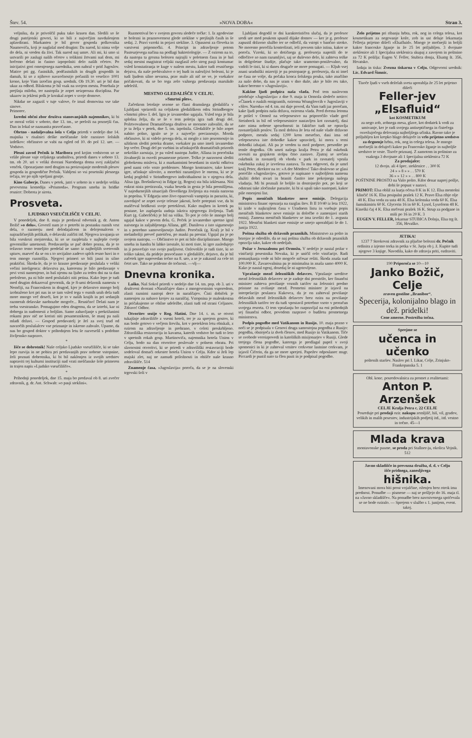Štev. 54. »NOVA DOBA« Stran 3.
veljniku, da je privoščil puku tako krasen dan. Sledili so še drugi patrijotski govori, ki so bili z največjim navdušenjem aplavdirani. Markanten je bil govor gospoda polkovnika Naumoviča, koji je naglašal med drugim: Da narod, ki nima volje do dela, ni vreden da živi. Tak narod naj umre. Ali mi, ki smo si ustvarili po zaslugi naših očetov s tolikimi žrtvami naš dom, mi hočemo delati in častno izpopolniti delo naših očetov. Po inicijativi gori omenjenega narednika, sem nabral v prid Jugoslov. Matice pri gg. častnikih, podčastnikih in drugih gospodih in damah, ki so z njihovo navzočnostjo počastili to veselico 1001 krono, koje Vam izročim gosp. urednik. Ob 19.30. uri je bil dan ukaz za odhod. Bliskoma je bil vsak na svojem mestu. Ponehala je prejšnja miloba, ter nastopila je zopet neizprosna disciplina. Par ukazov in jekleni polk je korakal zopet v svoje domove.
Nikdar ne zagaziš v tuje valove, če imaš domovina vse take sinove.
Primorec.
Izredni občni zbor društva stanovanjskih najemnikov, ki bi se moral vršiti v soboto, dne 13. tm., se preloži na poznejši čas. Dan in lokal se naznanita pravočasno.
Obrtno - nadaljevalna šola v Celju priredi v nedeljo dne 14. majnika v risalnici deške meščanske šole razstavo šolskih izdelkov: občinstvo se vabi na ogled od 10. do pol 12. ure. — Vodstvo.
Plesni zavod Pečnik iz Maribora pod kojim vodstvom so se vršile plesne vaje celjskega uradništva, priredi danes v soboto 13. tm. ob 20. uri v veliki dvorani Narodnega doma svoj zaključni venček. Opozarjamo med drugim na proizvajanje modernih plesov gospoda in gospodične Pečnik. Vabljeni so vsi posetniki plesnega tečaja, ter po njih vpeljani gostje.
Kino Gaberje. Danes v petek, jutri v soboto in v nedeljo velika prvovrstna komedija »Prismoda«. Program smeha in bridke resnice: Dobrota je sirota.
Prosveta.
LJUDSKO VSEUČILIŠČE V CELJU.
V ponedeljek, dne 8. maja je predaval odvetnik g. dr. Anton Božič »o delu«. Govoril nam je o potrebi in postanku raznih vrst dela, o razmerju med delodajalcem in delojemalcem v najrazličnejših prilikah, o delavski zaščiti itd. Njegova izvajanja so bila vseskozi mojsterska, ki so se razpletala v najlepše cvetje govorniške umetnosti. Predavatelju se pač dobro pozna, da je to težavno temo temeljito predelal ne samo iz najboljših svetovnih spisov, marveč da se on s to socijalno zadevo splch resno bavi in o tem mnogo razmišlja. Njegovi primeri so bili jasni in silno praktični. Škoda-le, da je to krasno predavanje poslušala v veliki večini inteligenca: delavstva pa, kateremu je bilo predavanje v prvi vrsti namenjeno, in baš njemu na ljubo za teden dni na ta dan preloženo, pa ni bilo med poslušalci niti petina. Kako lepo je tudi med drugim dokazoval govornik, da je 8-urni delavnik namestu v Nemčiji, na Francoskem in drugod, kjer je delavstvo mnogo bolj izobraženo kot pri nas in se tam vsled tega v osmih urah dela tudi more mnogo več doseči, kot je to v naših krajih in pri sedanjih razmerah delavske naobrazbe mogoče... Resnično! Delati nam je treba vsestransko. Pomagajmo eden drugemu, da se iztrebi, kar ni dobrega in nadomesti z boljšim. Samo zabavljanje s prekrižanimi rokami prav nič ne koristi niti posameznikom, še manj pa naši mladi državi. — Gospod predavatelj je žel za svoj trud od navzočih poslušalcev vse priznanje in iskreno zahvalo. Upamo, da nas bo gospod doktor v prihodnjem letu še razveselil s podobno življensko razpravo.
*
Išče se dobrotnik! Naše celjsko Ljudsko vseučilišče, ki se tako lepo razvija in ne pobira pri predavanjih prav nobene vstopnine, želi poznati dobrotnika, ki bi bil naklonjen iz svojih sredstev napraviti tej kulturni instituciji nad vrati meščanske šole primeren in trajen napis »Ljudsko vseučilišče«.
*
Prihodnji ponedeljek, dne 15. maja bo predaval ob 8. uri zvečer zdravnik, g. dr. Ant. Schwab: »o pasji steklini«.
Razmotrival bo v svojem govoru sledeče točke: 1. Iz zgodovine te bolezni in praznovernost glede stekline v prejšnjih časih in še sedaj. 2. Pravi vzroki in pojavi stekline. 3. Opasnost za človeka in varstveni pripomočki. 4. Principi in zdravljenje potom Pasteurjevega načina na podlagi bakteriologije. — Z ozirom na to, da nastopa ta grozna bolezen najrajši v poletnem času in je baš sedaj mestni magistrat celjski razglasil zelo strog pasji kontumac vsled konstatiranja te kuge v našem mestu, kakor tudi resničnega dejstva, da naše prebivalstvo o tej hudi in nalezljivi bolezni, ki je tudi ljudem silno nevarna, prav malo ali nič ne ve, je vsekakor pričakovati, da se bo tega zelo važnega predavanja marsikdo udeležil.
MESTNO GLEDALIŠČE V CELJU.
»Smrtni ples«.
Začetkom letošnje sezone so člani dramskega gledališča v Ljubljani vprizorili na celjskem gledališkem odru Strindbergov »Smrtni ples« I. del. Igra je izvanredno ugajala. Vsled tega je bila splošna želja, da se še v tem poletju igra tudi drugi del. Požrtvovalnost Dramatičnega društva se moramo zahvaliti, da se je ta želja v petek, dne 5. tm. izpolnila. Gledališče je bilo zopet nabito polno, igralo se je z največjo preciznostjo. Morda občinstvo, ki ni videlo prvega dela, ni moglo z isto pozornostjo in užitkom slediti poteku drame, vsekakor pa smo imeli izvanredno lep večer. Drugi del po vsebini in učinkujočih dramatičnih prizorih nekoliko zaostaja, je pa vsled nastopa Judite, Allana in poročnika živahnejši in osveži posamezne prizore. Težko je naravnost slediti globokemu mislecu, ki z markantnimi besedami in stavki odkriva pred nami celo vrsto problemov. Mnogo kontrastov, tako konec igre, učinkuje silovito, a morebiti razumljivo le onemu, ki se je kedaj poglobil v Strindbergovo individualnost in v njegova dela. Alisa (ga. Boršnikova) in Edgar (g. Rogoz) sta bila izklesana. Niti enkrat nista pretiravala, vsaka beseda in gesta je bila premišljena. V najodurnejših situacijah človeškega življenja sta ostala naravna in popolna. V Edgarju smo živo opazovali vampirja in parazita, ki, zavedajoč se zopet svoje telesne jakosti, hoče poteptati vse, da bi maščeval bridkosti svoje preteklosti. Kako majhen in krotek pa postane, ko zaplapola zadnja iskrica njegovega življenja. Tudi Kurt (g. Gaberšček) je bil na višku. To pot je celo še mnogo bolj ugajal kakor v prvem delu. G. Peček je izvanredno spretno igral naivnega in zaljubljenega Allana, gdč. Danilova z isto sigurnostjo in s potrebno samovoljnostjo Judito. Poročnik (g. Kral) je bil v melanholiji preveč patetičen, po maski pa prestar. Ugajal pa je po svojem nastopu. — Občinstvo to pot ni bilo disciplinirano. Mnogo smeha in šundra bi lahko izostalo, ki moti tiste, ki igro zasledujejo in ji posvečajo vso svojo pazljivost. Ozlovolilo je tudi tiste, ki so toliko taktni, da pridejo pravočasno v gledališče, dejstvo, da je bil začetek igre napovedan točno na 8. uro, a se je zakasnil za cele tri četrt ure. Tako ne pridemo do točnosti. —vlj—
Dnevna kronika.
Laško. Naš Sokol priredi v nedeljo dne 14. tm. pop. ob 3. uri v društveni dvorani »Naraščajev dan« z mnogovrstnim vsporedom, zlasti raznimi nastopi dece in naraščajev. Čisti dobiček je namenjen za nabavo krojev za naraščaj. Vstopnina je malenkostna in pričakujemo se obilne udeležbe, zlasti tudi od strani Celjanov. Zdravo! Odbor.
Otvoritev sezije v Rog. Slatini. Dne 14. t. m. se otvori tukajšnje zdravilišče z vsemi hoteli, ter je za sprejem gostov, ki nas bodo gotovo v večjem številu, kot v preteklem letu obiskali, z ozirom na zdravljenje in prehrano, v celoti preskrbljeno. Zdraviliška restavracija in kavarna, katerih vodstvo bo tudi to leto v spretnih rokah gosp. Martinoviča, najemnika hotela Union v Celju, bodo na dan otvoritve poslovale v polnem obratu. Pri slavnostni otvoritvi, ki se priredi v zdraviliški restavraciji bode sodeloval domači orkester hotela Union v Celju. Kdor si želi lep majski zlet, naj ne zamudi priložnosti in obišče naše krasno zdravilišče. 514
Znamenje časa. »Jugoslavija« poroča, da se je na slovenski trgovski šoli v
Ljubljani dogodil te dni karakterističen slučaj, da je profesor sredi ure med poukom spustil dijake domov — ker je g. profesor zapustil državno službo ter se odločil, da vstopi v bančno stroko. Ne moremo poročila kontrolirati, ieli povsem tako istina, kakor se poroča. Vzroki, ki so dotičnega g. profesorja napotili do te odločitve so nam razumljivi, saj se duševno delo, ki zahteva težke in dolgoletne študije, plačuje tako sramotno-poniževalno, da vzdrži le tisti, ki si danes drugače ne more pomagati. — Kljub vsej znani uradniški mizeriji je pa postopanje g. profesorja, da ni imel ne časa ne volje, da počaka konca šolskega pouka, tako značilno za našo dobo, da nas je sram v dno duše, ako je bilo res tako, kakor beremo v »Jugoslaviji«.
Kakšne ljudi podpira naša vlada. Pod tem naslovom priobčuje »Jugoslavija« z dne 9. maja iz Ormoža sledečo notico: »Članek o ruskih emigrantih, oziroma Wranglovcih v Jugoslaviji v »Slov. Narodu« od 4. tm. mi daje povod, da Vam tudi jaz poročam, kake ljudi podpira naša država, oziroma vlada. Pred dvema letoma je prišel v Ormož na veleposestvo na priporočilo vlade grof Steinbock in bil od veleposestnice nastavljen kot ravnatelj, dasi zato nima nobene sposobnosti in faktično tudi ne opravlja ravnateljskih poslov. Ta mož dobiva že leta od naše vlade državno podporo, menda sedaj 1200 kron mesečno, dasi ima od veleposestva iste dohodke kakor upravitelj, ki mora s temi dohodki izhajati. Ali pa je vreden ta mož podpore, presodite po temle dogodku. Ob smrti našega kralja Petra je dal oskrbnik izvesiti na grajskem stolpu črno zastavo. Zjutraj se srečata oskrbnik in ravnatelj ob vhodu v park in ravnatelj vpraša oskrbnika zakaj je izvešena zastava. Ta mu odgovori, da je umrl kralj Peter, direktor na to: »A der Mörder«! Tako doslovno se glasi poročilo »Jugoslavije«, gotovo je napisano v najboljšem namenu služiti dobri stvari in braniti častito ime pokojnega našega vladarja. Mi bi poznali še boljšo in dostojnejšo pot, po koji se odstrani take zločinske parazite, ki bi si upali tako nastopati, kakor piše omenjeni list.
Popis meničnih blanketov nove emisije. Delegacija ministrstva financ opozarja na razglas štev. B II 10/40 iz leta 1922, ki izide v najkrajšem času v Uradnem listu in vsebuje popis meničnih blanketov nove emisije in določbe o zamenjavi starih emisij. Zamena meničnih blanketov se ima izvršiti do 1. avgusta 1922. Menični blanketi stare emisije se smejo uporabljati še do 1. junija 1922.
Poštna služba ob državnih praznikih. Ministrstvo za pošto in brzojav je odredilo, da se naj poštna služba ob državnih praznikih opravlja tako, kakor ob nedeljah.
Požar v Jeruzalemu pri Ormožu. V nedeljo je nastal požar v viničariji posestnika Novaka, ki je uničil celo viničarijo. Radi pomanjkanja vode ni bilo mogoče ničesar rešiti. Škoda znaša nad 100.000 K. Zavarovalnina pa je minimalna in znaša samo 4000 K. Kako je nastal ogenj, dosedaj še ni ugotovljeno.
Vprašanje mezd železniških delavcev. Vprašanje ureditve mezd železniških delavcev se je zadnje dni poostrilo, ker finančni minister zahteva povišanje voznih tarifov na železnici predno pristane na zvišanje mezd. Prometni minister je izjavil na interpelacijo poslanca Kukovca, da je on zahteval povišanje delavskih mezd železniških delavcev brez ozira na povišanje železniških tarifov ter da tudi vpostavil potrebno vsoto v proračun svojega resorta. O tem vprašanju bo razpravljal na eni prihodnjih sej finančni odbor, povodom razprave o budžetu prometnega ministrstva.
Podpis pogodbe med Vatikanom in Rusijo. 10. maja pozno v noči se je podpisala v Genovi druga samostojna pogodba z Rusijo: pogodba, obstoječa iz dveh členov, med Rusijo in Vatikanom. Tiče se svobode veroizpovedi in katoliških misijonarjev v Rusiji. Glede tretjega člena pogodbe, katerega je predlagal papež v svoji spomenici in ki je zahteval vrnitev cerkvene lastnine cerkvam, je izjavil Čičerin, da ga ne more sprejeti. Papežev odposlanec msgr. Piccardi je pustil nato ta člen pasti in je podpisal pogodbo.
Zelo prijetno pri ribanju hrbta, rok, nog in celega telesa, kot kosmetikum za negovanje kože, zob in ust deluje lekarnarja Fellerja prijetno dišeči »Elsafluid«. Mnogo je močnejši in boljši kakor francosko žganje in že 25 let priljubljen. 3 dvojnate steklenice ali 1 špecijalna steklenica skupaj z zavojem in poštnino za 72 K pošilja: Eugen V. Feller, Stubica donja, Elsatrg št. 356, Hrvatsko.
Izdaja in tiska: Zvezna tiskarna v Celju. Odgovorni urednik: Lic. Edvard Šimnic.
Tisoče ljudi v vseh deželah sveta uporablja že 25 let prijetno dišeči
Feller-jev „Elsafluid“
kot KOSMETIKUM
za nego zob, zobnega mesa, glave, kot dodatek k vodi za umivanje, ker je radi svojega antiseptičnega in čistečega osvežujočega delovanja najboljšega učinka. Ravno tako je priljubljen kot krepko blago delujoče in vrlo prijetno sredstvo za drgnenje hrbta, rok, nog in celega telesa. Je mnogo močnejši in delujoči kakor pa Francosko žganje in najboljše sredstvo te vrste. Tisoče priznanj. Z zamotom in poštnino za vsakoga 3 dvojnate ali 1 špecijalna steklenica 72 K
Za prodajalce:
12 dvojn. ali 4 špec. steklenice . . 300 K
24 » » 8 » » . . 570 K
36 » » 12 » » . . 800 K
POŠTNINE PROSTO na Vašo pošto. Kdor denar naprej pošlje, dobi še popust v naravi.
PRIMOT: Elsa obliž za kurja očesa 8 K in K 12. Elsa mentolni klinčič 16 K. Elsa posipalni prašek 12 K. Pravo Elsa ribje olje 48 K. Elsa voda za usta 48 K. Elsa kolonska voda 60 K. Elsa šumskimiris 60 K. Glycerin 16 in 60 K. Lysol, Lysoform 48 K. Kineški čaj 4 K. Elsa mrčesni prašek 16 K. Strup za podgane in miši po 16 in 20 K. 3
EUGEN V. FELLER, lekarnar STUBICA Dolnja, Elsa trg št. 356, Hrvaško.
JETIKA!
1237 7 Strokovni zdravnik za pljučne bolezni dr. Pečnik ordinira z izjemo torka in petka v St. Jurju ob j. ž. Kupite tudi njegove 3 knjige. Navodila, kako do zdravja priti, ozdraviti.
190 Priporoča se 10—10
Janko Božič, Celje
zraven gostilne „Branibor“.
Špecerija, kolonijalno blago in dež. pridelki!
Cene zmerne. Postrežba točna.
Sprejme se
učenca in učenko
poštenih staršev. Naslov pri I. Likar, Celje, Zrinjsko-Frankopanska 5. 1
Obl. konc. posredovalnica za promet z realitetami:
Anton P. Arzenšek
CELJE Kralja Petra c. 22 CELJE
Posreduje pri prodaji ozir. nakupu zemljišč, hiš, vil, gradov, velikih in malih posestev, industrijskih podjetij itd., itd. vestno in točno. 45—1
Mlada krava
montavonske pasme, se proda pri Stallner-ju, okolica Vojnik. 512
Javno skladišče in prevozna družba, d. d. v Celju
išče pridnega, zanesljivega
hišnika.
Imenovani mora biti prost vojaščine, oženjen brez otrok ima prednost. Ponudbe — pismene — naj se pošljejo do 16. maja tl. na »Javno skladišče«. Na ponudbe brez navrstvenega spričevala se ne bode oziralo. — Sprejem v službo s 1. junijem, event. takoj.